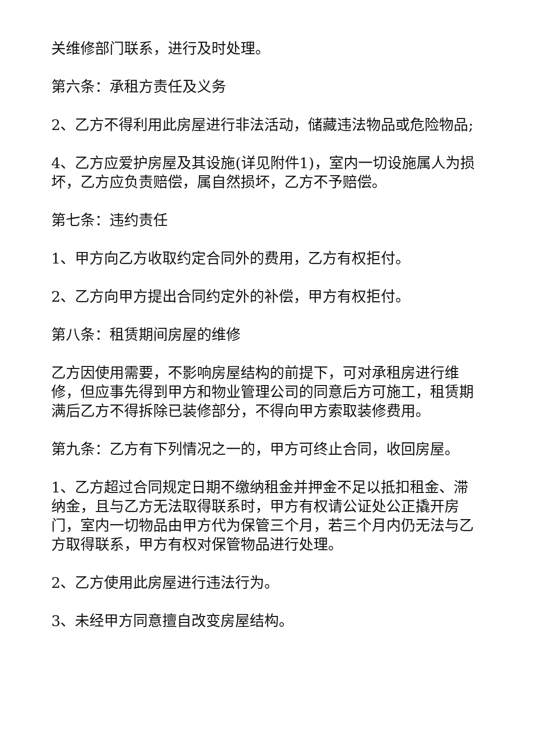关维修部门联系，进行及时处理。
第六条：承租方责任及义务
2、乙方不得利用此房屋进行非法活动，储藏违法物品或危险物品;
4、乙方应爱护房屋及其设施(详见附件1)，室内一切设施属人为损坏，乙方应负责赔偿，属自然损坏，乙方不予赔偿。
第七条：违约责任
1、甲方向乙方收取约定合同外的费用，乙方有权拒付。
2、乙方向甲方提出合同约定外的补偿，甲方有权拒付。
第八条：租赁期间房屋的维修
乙方因使用需要，不影响房屋结构的前提下，可对承租房进行维修，但应事先得到甲方和物业管理公司的同意后方可施工，租赁期满后乙方不得拆除已装修部分，不得向甲方索取装修费用。
第九条：乙方有下列情况之一的，甲方可终止合同，收回房屋。
1、乙方超过合同规定日期不缴纳租金并押金不足以抵扣租金、滞纳金，且与乙方无法取得联系时，甲方有权请公证处公正撬开房门，室内一切物品由甲方代为保管三个月，若三个月内仍无法与乙方取得联系，甲方有权对保管物品进行处理。
2、乙方使用此房屋进行违法行为。
3、未经甲方同意擅自改变房屋结构。